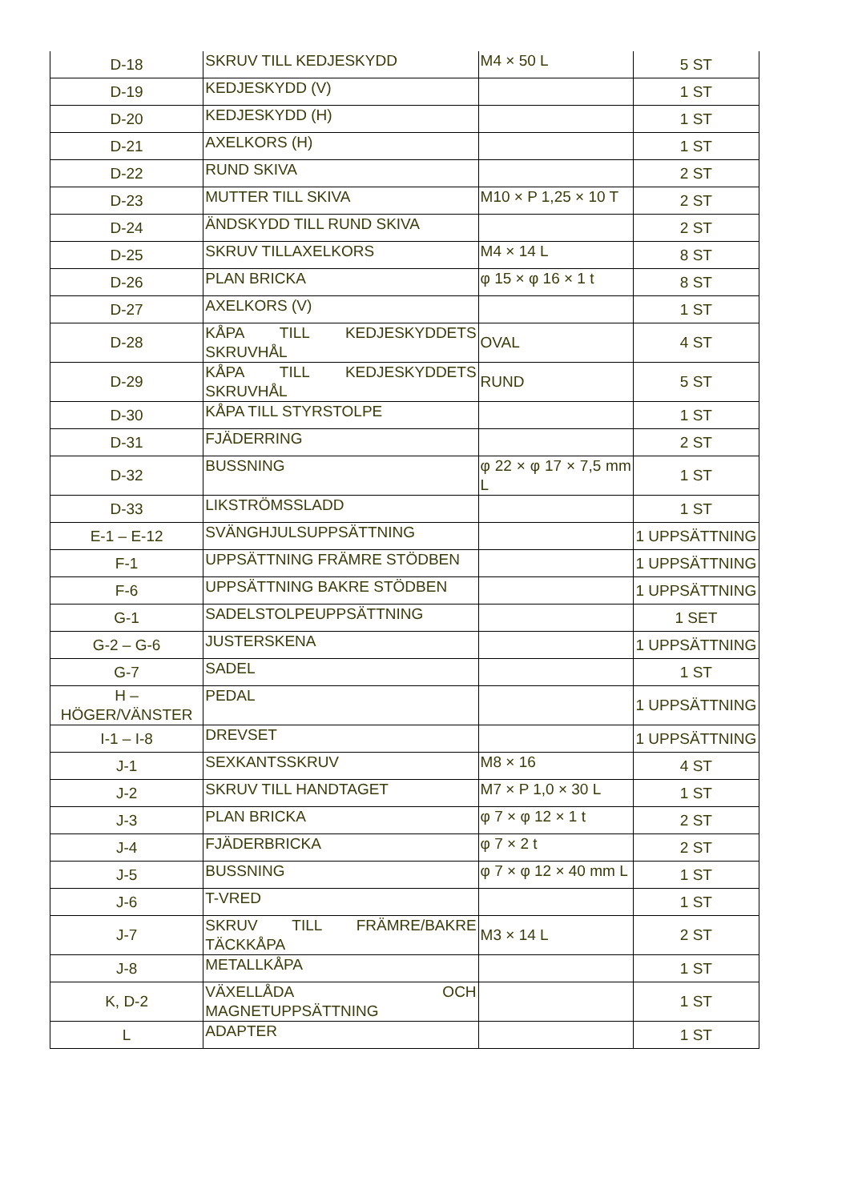| D-18 | SKRUV TILL KEDJESKYDD | M4 × 50 L | 5 ST |
| D-19 | KEDJESKYDD (V) | | 1 ST |
| D-20 | KEDJESKYDD (H) | | 1 ST |
| D-21 | AXELKORS (H) | | 1 ST |
| D-22 | RUND SKIVA | | 2 ST |
| D-23 | MUTTER TILL SKIVA | M10 × P 1,25 × 10 T | 2 ST |
| D-24 | ÄNDSKYDD TILL RUND SKIVA | | 2 ST |
| D-25 | SKRUV TILLAXELKORS | M4 × 14 L | 8 ST |
| D-26 | PLAN BRICKA | φ 15 × φ 16 × 1 t | 8 ST |
| D-27 | AXELKORS (V) | | 1 ST |
| D-28 | KÅPA TILL KEDJESKYDDETS SKRUVHÅL | OVAL | 4 ST |
| D-29 | KÅPA TILL KEDJESKYDDETS SKRUVHÅL | RUND | 5 ST |
| D-30 | KÅPA TILL STYRSTOLPE | | 1 ST |
| D-31 | FJÄDERRING | | 2 ST |
| D-32 | BUSSNING | φ 22 × φ 17 × 7,5 mm L | 1 ST |
| D-33 | LIKSTRÖMSSLADD | | 1 ST |
| E-1 – E-12 | SVÄNGHJULSUPPSÄTTNING | | 1 UPPSÄTTNING |
| F-1 | UPPSÄTTNING FRÄMRE STÖDBEN | | 1 UPPSÄTTNING |
| F-6 | UPPSÄTTNING BAKRE STÖDBEN | | 1 UPPSÄTTNING |
| G-1 | SADELSTOLPEUPPSÄTTNING | | 1 SET |
| G-2 – G-6 | JUSTERSKENA | | 1 UPPSÄTTNING |
| G-7 | SADEL | | 1 ST |
| H – HÖGER/VÄNSTER | PEDAL | | 1 UPPSÄTTNING |
| I-1 – I-8 | DREVSET | | 1 UPPSÄTTNING |
| J-1 | SEXKANTSSKRUV | M8 × 16 | 4 ST |
| J-2 | SKRUV TILL HANDTAGET | M7 × P 1,0 × 30 L | 1 ST |
| J-3 | PLAN BRICKA | φ 7 × φ 12 × 1 t | 2 ST |
| J-4 | FJÄDERBRICKA | φ 7 × 2 t | 2 ST |
| J-5 | BUSSNING | φ 7 × φ 12 × 40 mm L | 1 ST |
| J-6 | T-VRED | | 1 ST |
| J-7 | SKRUV TILL FRÄMRE/BAKRE TÄCKKÅPA | M3 × 14 L | 2 ST |
| J-8 | METALLKÅPA | | 1 ST |
| K, D-2 | VÄXELLÅDA OCH MAGNETUPPSÄTTNING | | 1 ST |
| L | ADAPTER | | 1 ST |